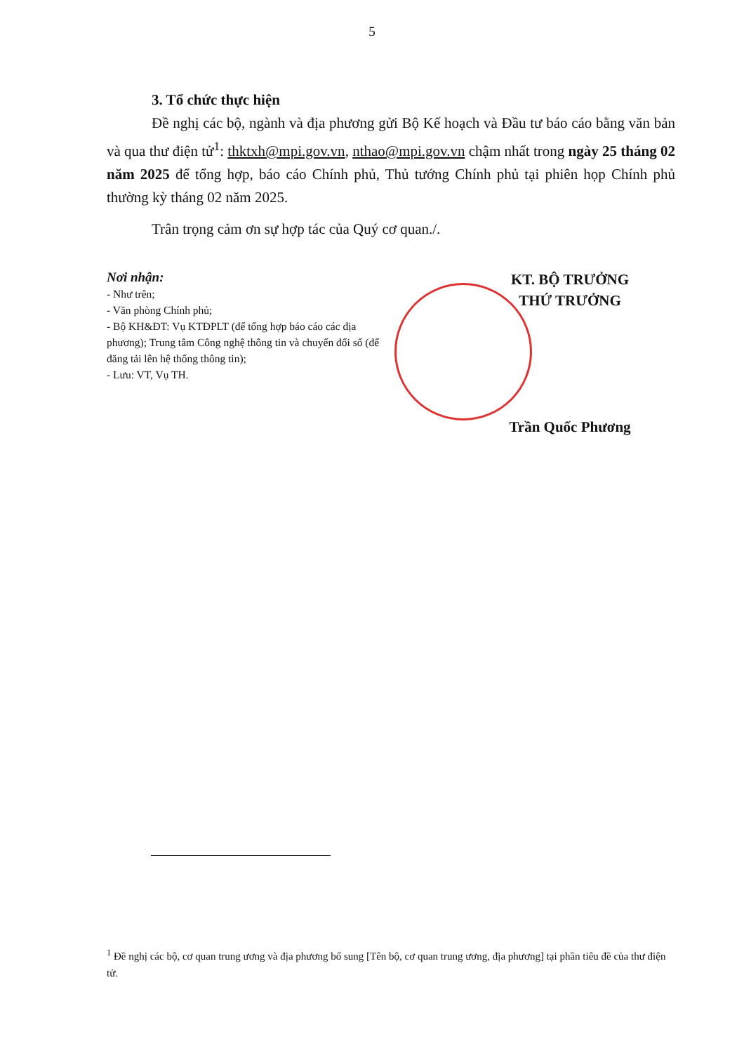5
3. Tổ chức thực hiện
Đề nghị các bộ, ngành và địa phương gửi Bộ Kế hoạch và Đầu tư báo cáo bằng văn bản và qua thư điện tử<sup>1</sup>: thktxh@mpi.gov.vn, nthao@mpi.gov.vn chậm nhất trong ngày 25 tháng 02 năm 2025 để tổng hợp, báo cáo Chính phủ, Thủ tướng Chính phủ tại phiên họp Chính phủ thường kỳ tháng 02 năm 2025.
Trân trọng cảm ơn sự hợp tác của Quý cơ quan./.
Nơi nhận:
- Như trên;
- Văn phòng Chính phủ;
- Bộ KH&ĐT: Vụ KTĐPLT (để tổng hợp báo cáo các địa phương); Trung tâm Công nghệ thông tin và chuyển đổi số (để đăng tải lên hệ thống thông tin);
- Lưu: VT, Vụ TH.
KT. BỘ TRƯỞNG
THỨ TRƯỞNG
Trần Quốc Phương
<sup>1</sup> Đề nghị các bộ, cơ quan trung ương và địa phương bổ sung [Tên bộ, cơ quan trung ương, địa phương] tại phần tiêu đề của thư điện tử.